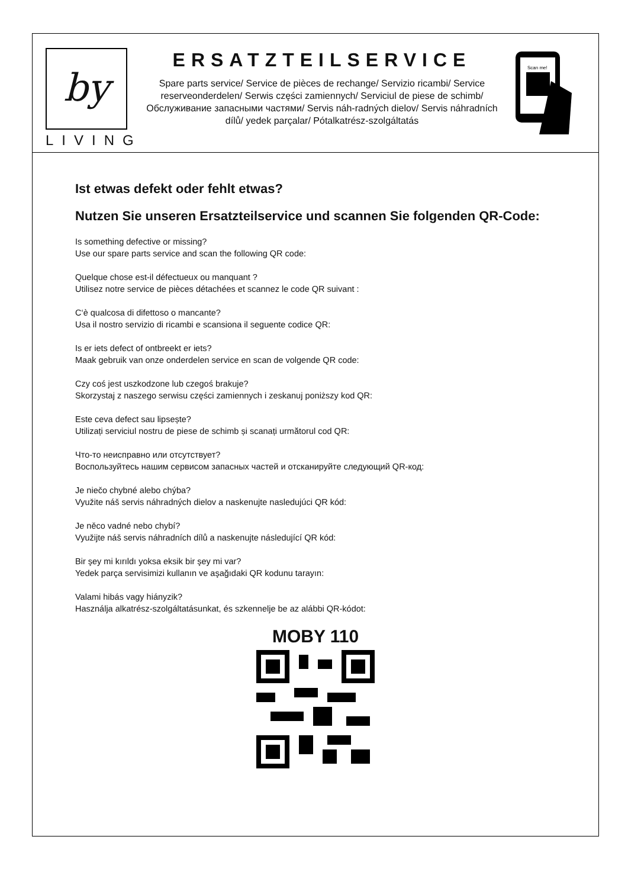by
LIVING
ERSATZTEILSERVICE
Spare parts service/ Service de pièces de rechange/ Servizio ricambi/ Service reserveonderdelen/ Serwis części zamiennych/ Serviciul de piese de schimb/ Обслуживание запасными частями/ Servis náh-radných dielov/ Servis náhradních dílů/ yedek parçalar/ Pótalkatrész-szolgáltatás
Scan me!
Ist etwas defekt oder fehlt etwas?
Nutzen Sie unseren Ersatzteilservice und scannen Sie folgenden QR-Code:
Is something defective or missing?
Use our spare parts service and scan the following QR code:
Quelque chose est-il défectueux ou manquant ?
Utilisez notre service de pièces détachées et scannez le code QR suivant :
C‘è qualcosa di difettoso o mancante?
Usa il nostro servizio di ricambi e scansiona il seguente codice QR:
Is er iets defect of ontbreekt er iets?
Maak gebruik van onze onderdelen service en scan de volgende QR code:
Czy coś jest uszkodzone lub czegoś brakuje?
Skorzystaj z naszego serwisu części zamiennych i zeskanuj poniższy kod QR:
Este ceva defect sau lipsește?
Utilizați serviciul nostru de piese de schimb și scanați următorul cod QR:
Что-то неисправно или отсутствует?
Воспользуйтесь нашим сервисом запасных частей и отсканируйте следующий QR-код:
Je niečo chybné alebo chýba?
Využite náš servis náhradných dielov a naskenujte nasledujúci QR kód:
Je něco vadné nebo chybí?
Využijte náš servis náhradních dílů a naskenujte následující QR kód:
Bir şey mi kırıldı yoksa eksik bir şey mi var?
Yedek parça servisimizi kullanın ve aşağıdaki QR kodunu tarayın:
Valami hibás vagy hiányzik?
Használja alkatrész-szolgáltatásunkat, és szkennelje be az alábbi QR-kódot:
MOBY 110